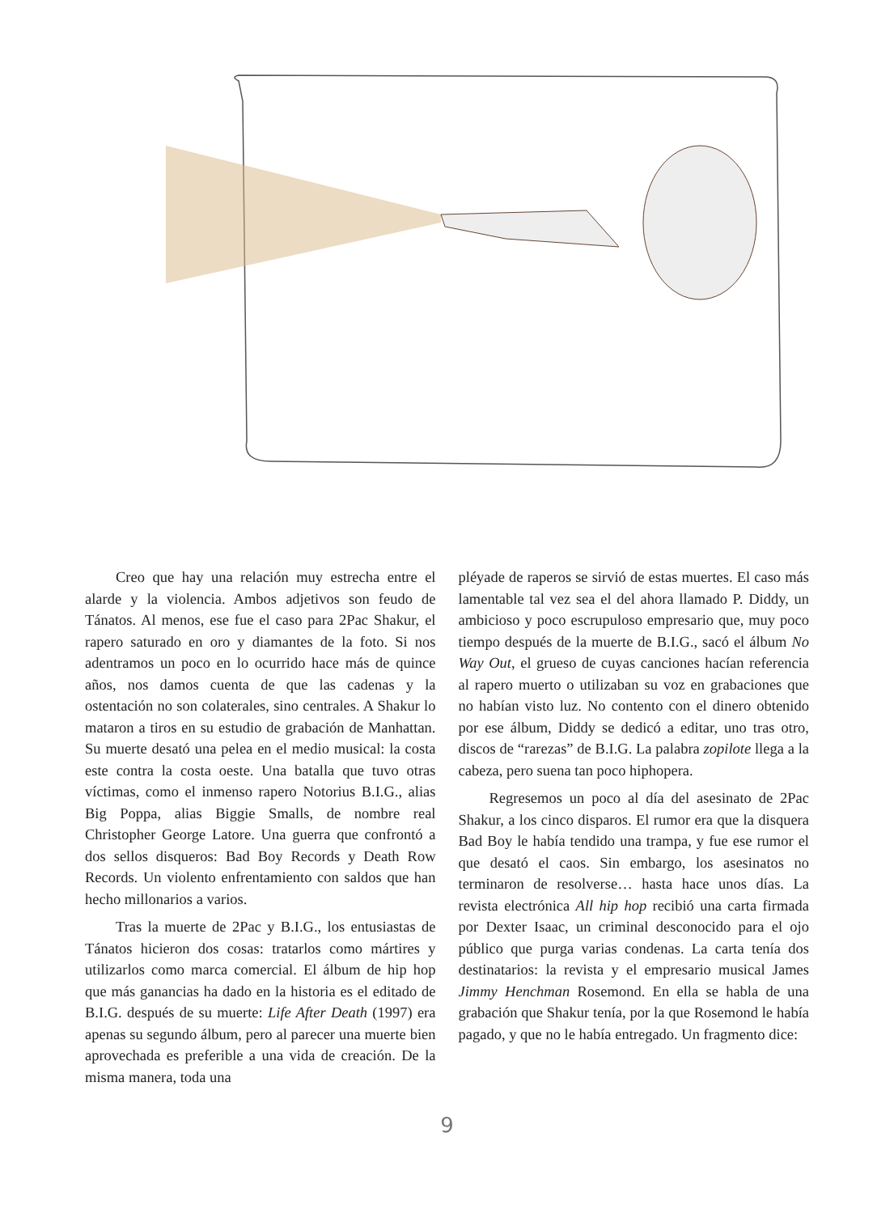Creo que hay una relación muy estrecha entre el alarde y la violencia. Ambos adjetivos son feudo de Tánatos. Al menos, ese fue el caso para 2Pac Shakur, el rapero saturado en oro y diamantes de la foto. Si nos adentramos un poco en lo ocurrido hace más de quince años, nos damos cuenta de que las cadenas y la ostentación no son colaterales, sino centrales. A Shakur lo mataron a tiros en su estudio de grabación de Manhattan. Su muerte desató una pelea en el medio musical: la costa este contra la costa oeste. Una batalla que tuvo otras víctimas, como el inmenso rapero Notorius B.I.G., alias Big Poppa, alias Biggie Smalls, de nombre real Christopher George Latore. Una guerra que confrontó a dos sellos disqueros: Bad Boy Records y Death Row Records. Un violento enfrentamiento con saldos que han hecho millonarios a varios.
Tras la muerte de 2Pac y B.I.G., los entusiastas de Tánatos hicieron dos cosas: tratarlos como mártires y utilizarlos como marca comercial. El álbum de hip hop que más ganancias ha dado en la historia es el editado de B.I.G. después de su muerte: Life After Death (1997) era apenas su segundo álbum, pero al parecer una muerte bien aprovechada es preferible a una vida de creación. De la misma manera, toda una
pléyade de raperos se sirvió de estas muertes. El caso más lamentable tal vez sea el del ahora llamado P. Diddy, un ambicioso y poco escrupuloso empresario que, muy poco tiempo después de la muerte de B.I.G., sacó el álbum No Way Out, el grueso de cuyas canciones hacían referencia al rapero muerto o utilizaban su voz en grabaciones que no habían visto luz. No contento con el dinero obtenido por ese álbum, Diddy se dedicó a editar, uno tras otro, discos de “rarezas” de B.I.G. La palabra zopilote llega a la cabeza, pero suena tan poco hiphopera.
Regresemos un poco al día del asesinato de 2Pac Shakur, a los cinco disparos. El rumor era que la disquera Bad Boy le había tendido una trampa, y fue ese rumor el que desató el caos. Sin embargo, los asesinatos no terminaron de resolverse… hasta hace unos días. La revista electrónica All hip hop recibió una carta firmada por Dexter Isaac, un criminal desconocido para el ojo público que purga varias condenas. La carta tenía dos destinatarios: la revista y el empresario musical James Jimmy Henchman Rosemond. En ella se habla de una grabación que Shakur tenía, por la que Rosemond le había pagado, y que no le había entregado. Un fragmento dice:
9